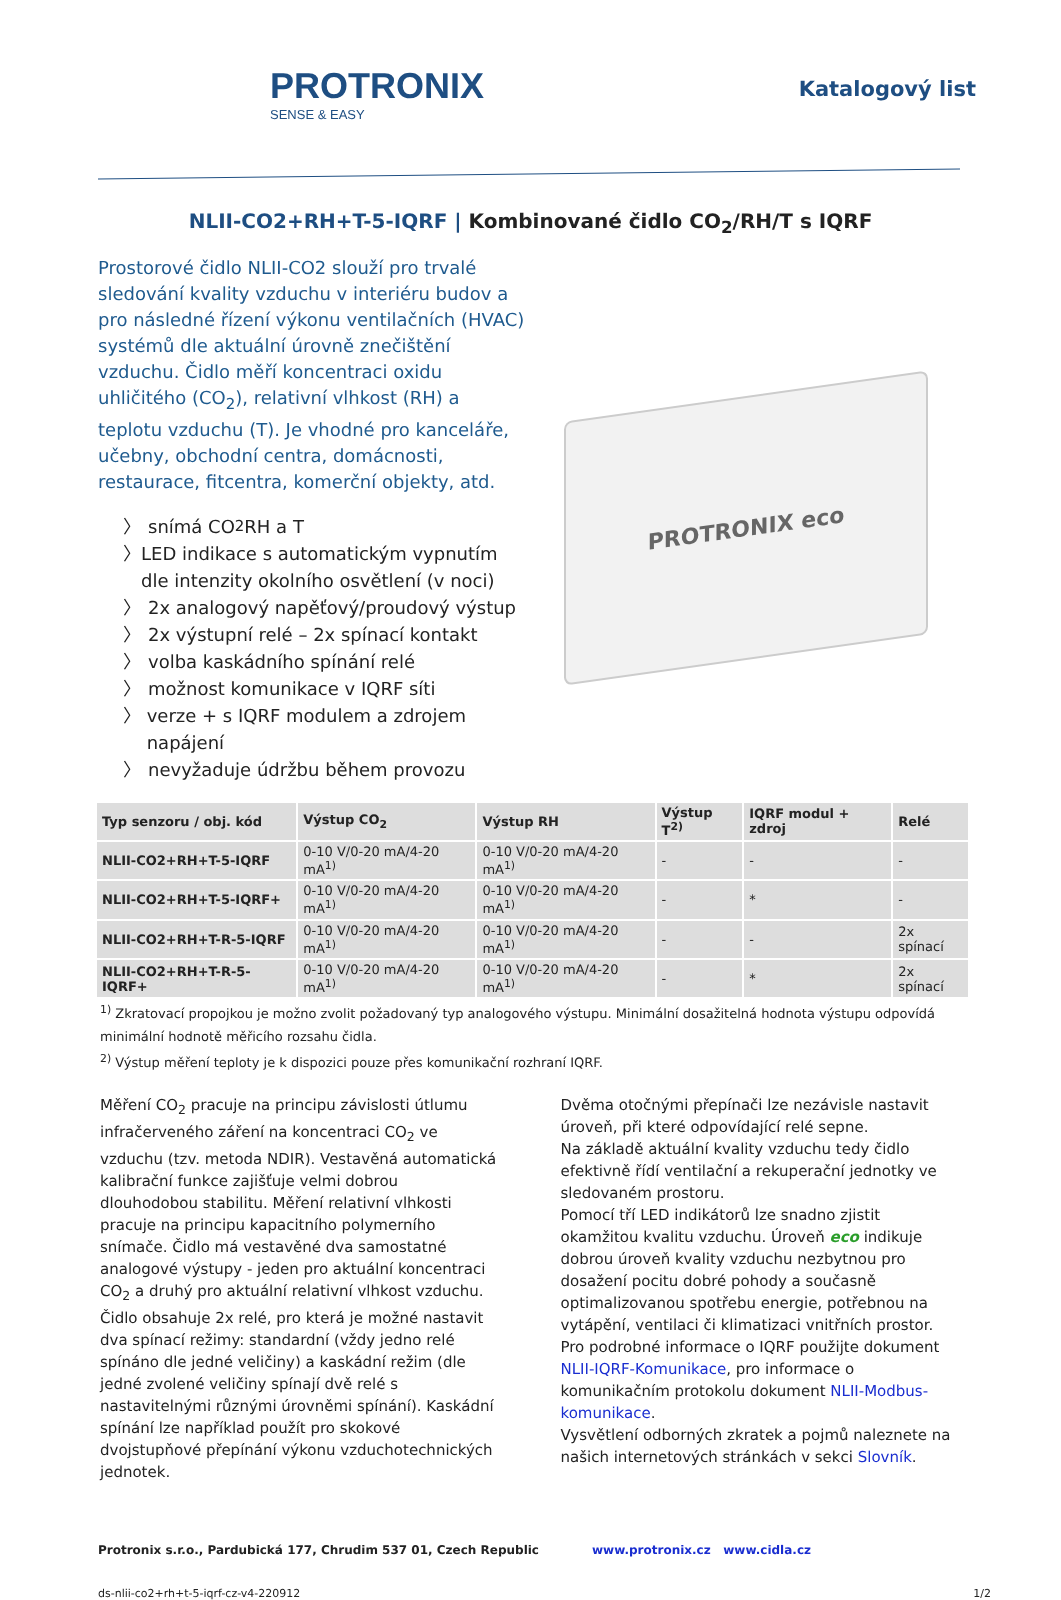PROTRONIX
SENSE & EASY
Katalogový list
NLII-CO2+RH+T-5-IQRF | Kombinované čidlo CO<sub>2</sub>/RH/T s IQRF
Prostorové čidlo NLII-CO2 slouží pro trvalé sledování kvality vzduchu v interiéru budov a pro následné řízení výkonu ventilačních (HVAC) systémů dle aktuální úrovně znečištění vzduchu. Čidlo měří koncentraci oxidu uhličitého (CO<sub>2</sub>), relativní vlhkost (RH) a teplotu vzduchu (T). Je vhodné pro kanceláře, učebny, obchodní centra, domácnosti, restaurace, fitcentra, komerční objekty, atd.
〉 snímá CO<sub>2</sub> RH a T
〉 LED indikace s automatickým vypnutím dle intenzity okolního osvětlení (v noci)
〉 2x analogový napěťový/proudový výstup
〉 2x výstupní relé – 2x spínací kontakt
〉 volba kaskádního spínání relé
〉 možnost komunikace v IQRF síti
〉 verze + s IQRF modulem a zdrojem napájení
〉 nevyžaduje údržbu během provozu
PROTRONIX eco
| Typ senzoru / obj. kód | Výstup CO<sub>2</sub> | Výstup RH | Výstup T<sup>2)</sup> | IQRF modul + zdroj | Relé |
| --- | --- | --- | --- | --- | --- |
| NLII-CO2+RH+T-5-IQRF | 0-10 V/0-20 mA/4-20 mA<sup>1)</sup> | 0-10 V/0-20 mA/4-20 mA<sup>1)</sup> | - | - | - |
| NLII-CO2+RH+T-5-IQRF+ | 0-10 V/0-20 mA/4-20 mA<sup>1)</sup> | 0-10 V/0-20 mA/4-20 mA<sup>1)</sup> | - | * | - |
| NLII-CO2+RH+T-R-5-IQRF | 0-10 V/0-20 mA/4-20 mA<sup>1)</sup> | 0-10 V/0-20 mA/4-20 mA<sup>1)</sup> | - | - | 2x spínací |
| NLII-CO2+RH+T-R-5-IQRF+ | 0-10 V/0-20 mA/4-20 mA<sup>1)</sup> | 0-10 V/0-20 mA/4-20 mA<sup>1)</sup> | - | * | 2x spínací |
<sup>1)</sup> Zkratovací propojkou je možno zvolit požadovaný typ analogového výstupu. Minimální dosažitelná hodnota výstupu odpovídá minimální hodnotě měřicího rozsahu čidla.
<sup>2)</sup> Výstup měření teploty je k dispozici pouze přes komunikační rozhraní IQRF.
Měření CO<sub>2</sub> pracuje na principu závislosti útlumu infračerveného záření na koncentraci CO<sub>2</sub> ve vzduchu (tzv. metoda NDIR). Vestavěná automatická kalibrační funkce zajišťuje velmi dobrou dlouhodobou stabilitu. Měření relativní vlhkosti pracuje na principu kapacitního polymerního snímače. Čidlo má vestavěné dva samostatné analogové výstupy - jeden pro aktuální koncentraci CO<sub>2</sub> a druhý pro aktuální relativní vlhkost vzduchu.
Čidlo obsahuje 2x relé, pro která je možné nastavit dva spínací režimy: standardní (vždy jedno relé spínáno dle jedné veličiny) a kaskádní režim (dle jedné zvolené veličiny spínají dvě relé s nastavitelnými různými úrovněmi spínání). Kaskádní spínání lze například použít pro skokové dvojstupňové přepínání výkonu vzduchotechnických jednotek.
Dvěma otočnými přepínači lze nezávisle nastavit úroveň, při které odpovídající relé sepne.
Na základě aktuální kvality vzduchu tedy čidlo efektivně řídí ventilační a rekuperační jednotky ve sledovaném prostoru.
Pomocí tří LED indikátorů lze snadno zjistit okamžitou kvalitu vzduchu. Úroveň eco indikuje dobrou úroveň kvality vzduchu nezbytnou pro dosažení pocitu dobré pohody a současně optimalizovanou spotřebu energie, potřebnou na vytápění, ventilaci či klimatizaci vnitřních prostor.
Pro podrobné informace o IQRF použijte dokument NLII-IQRF-Komunikace, pro informace o komunikačním protokolu dokument NLII-Modbus-komunikace.
Vysvětlení odborných zkratek a pojmů naleznete na našich internetových stránkách v sekci Slovník.
Protronix s.r.o., Pardubická 177, Chrudim 537 01, Czech Republic www.protronix.cz www.cidla.cz
ds-nlii-co2+rh+t-5-iqrf-cz-v4-220912 1/2